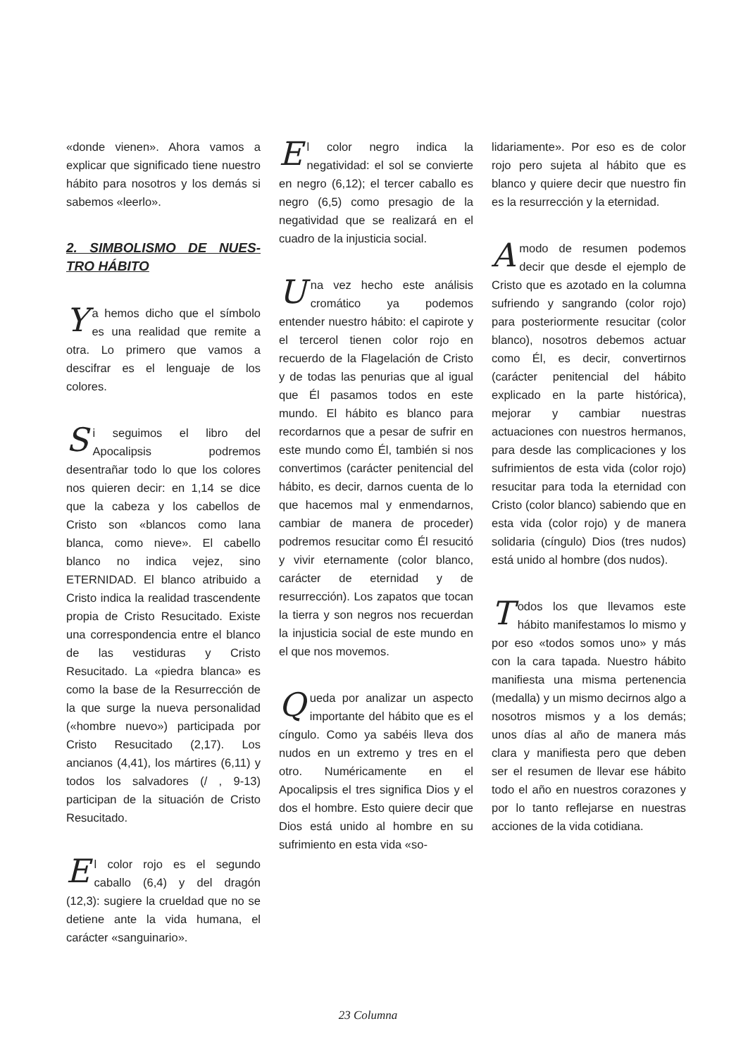«donde vienen». Ahora vamos a explicar que significado tiene nuestro hábito para nosotros y los demás si sabemos «leerlo».
2. SIMBOLISMO DE NUES-TRO HÁBITO
Ya hemos dicho que el símbolo es una realidad que remite a otra. Lo primero que vamos a descifrar es el lenguaje de los colores.
Si seguimos el libro del Apocalipsis podremos desentrañar todo lo que los colores nos quieren decir: en 1,14 se dice que la cabeza y los cabellos de Cristo son «blancos como lana blanca, como nieve». El cabello blanco no indica vejez, sino ETERNIDAD. El blanco atribuido a Cristo indica la realidad trascendente propia de Cristo Resucitado. Existe una correspondencia entre el blanco de las vestiduras y Cristo Resucitado. La «piedra blanca» es como la base de la Resurrección de la que surge la nueva personalidad («hombre nuevo») participada por Cristo Resucitado (2,17). Los ancianos (4,41), los mártires (6,11) y todos los salvadores (/ , 9-13) participan de la situación de Cristo Resucitado.
El color rojo es el segundo caballo (6,4) y del dragón (12,3): sugiere la crueldad que no se detiene ante la vida humana, el carácter «sanguinario».
El color negro indica la negatividad: el sol se convierte en negro (6,12); el tercer caballo es negro (6,5) como presagio de la negatividad que se realizará en el cuadro de la injusticia social.
Una vez hecho este análisis cromático ya podemos entender nuestro hábito: el capirote y el tercerol tienen color rojo en recuerdo de la Flagelación de Cristo y de todas las penurias que al igual que Él pasamos todos en este mundo. El hábito es blanco para recordarnos que a pesar de sufrir en este mundo como Él, también si nos convertimos (carácter penitencial del hábito, es decir, darnos cuenta de lo que hacemos mal y enmendarnos, cambiar de manera de proceder) podremos resucitar como Él resucitó y vivir eternamente (color blanco, carácter de eternidad y de resurrección). Los zapatos que tocan la tierra y son negros nos recuerdan la injusticia social de este mundo en el que nos movemos.
Queda por analizar un aspecto importante del hábito que es el cíngulo. Como ya sabéis lleva dos nudos en un extremo y tres en el otro. Numéricamente en el Apocalipsis el tres significa Dios y el dos el hombre. Esto quiere decir que Dios está unido al hombre en su sufrimiento en esta vida «so-
lidariamente». Por eso es de color rojo pero sujeta al hábito que es blanco y quiere decir que nuestro fin es la resurrección y la eternidad.
Amodo de resumen podemos decir que desde el ejemplo de Cristo que es azotado en la columna sufriendo y sangrando (color rojo) para posteriormente resucitar (color blanco), nosotros debemos actuar como Él, es decir, convertirnos (carácter penitencial del hábito explicado en la parte histórica), mejorar y cambiar nuestras actuaciones con nuestros hermanos, para desde las complicaciones y los sufrimientos de esta vida (color rojo) resucitar para toda la eternidad con Cristo (color blanco) sabiendo que en esta vida (color rojo) y de manera solidaria (cíngulo) Dios (tres nudos) está unido al hombre (dos nudos).
Todos los que llevamos este hábito manifestamos lo mismo y por eso «todos somos uno» y más con la cara tapada. Nuestro hábito manifiesta una misma pertenencia (medalla) y un mismo decirnos algo a nosotros mismos y a los demás; unos días al año de manera más clara y manifiesta pero que deben ser el resumen de llevar ese hábito todo el año en nuestros corazones y por lo tanto reflejarse en nuestras acciones de la vida cotidiana.
23 Columna